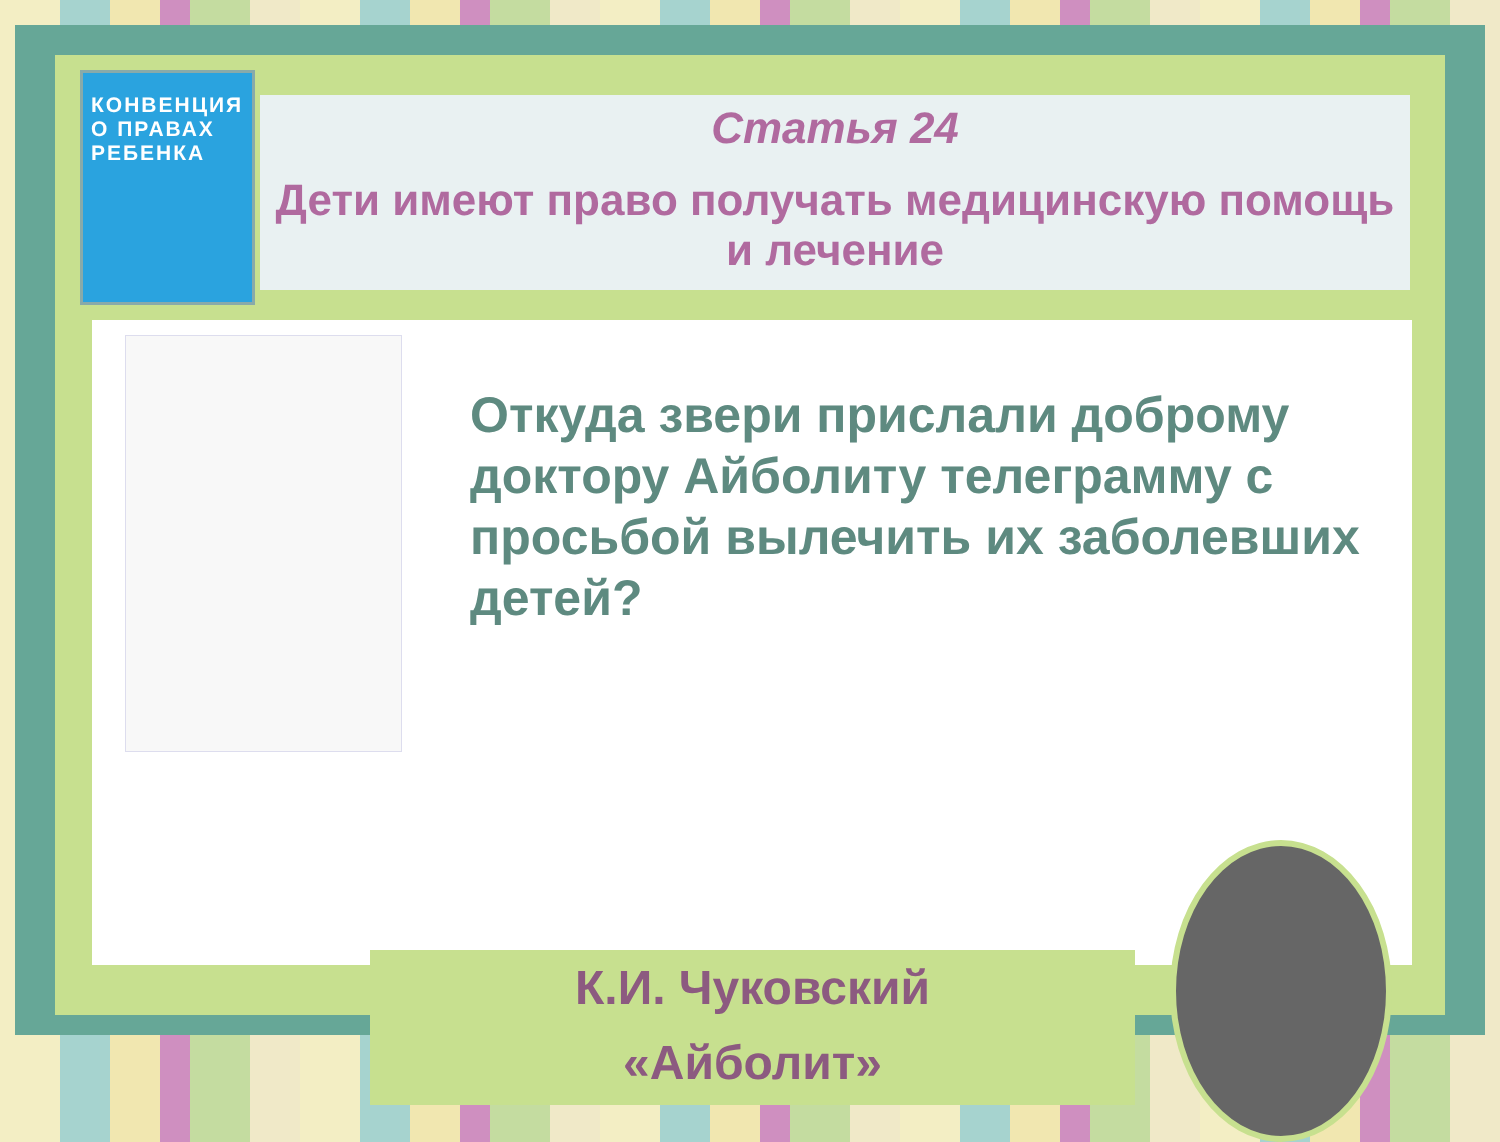КОНВЕНЦИЯ О ПРАВАХ РЕБЕНКА
Статья 24
Дети имеют право получать медицинскую помощь и лечение
Откуда звери прислали доброму доктору Айболиту телеграмму с просьбой вылечить их заболевших детей?
К.И. Чуковский
«Айболит»